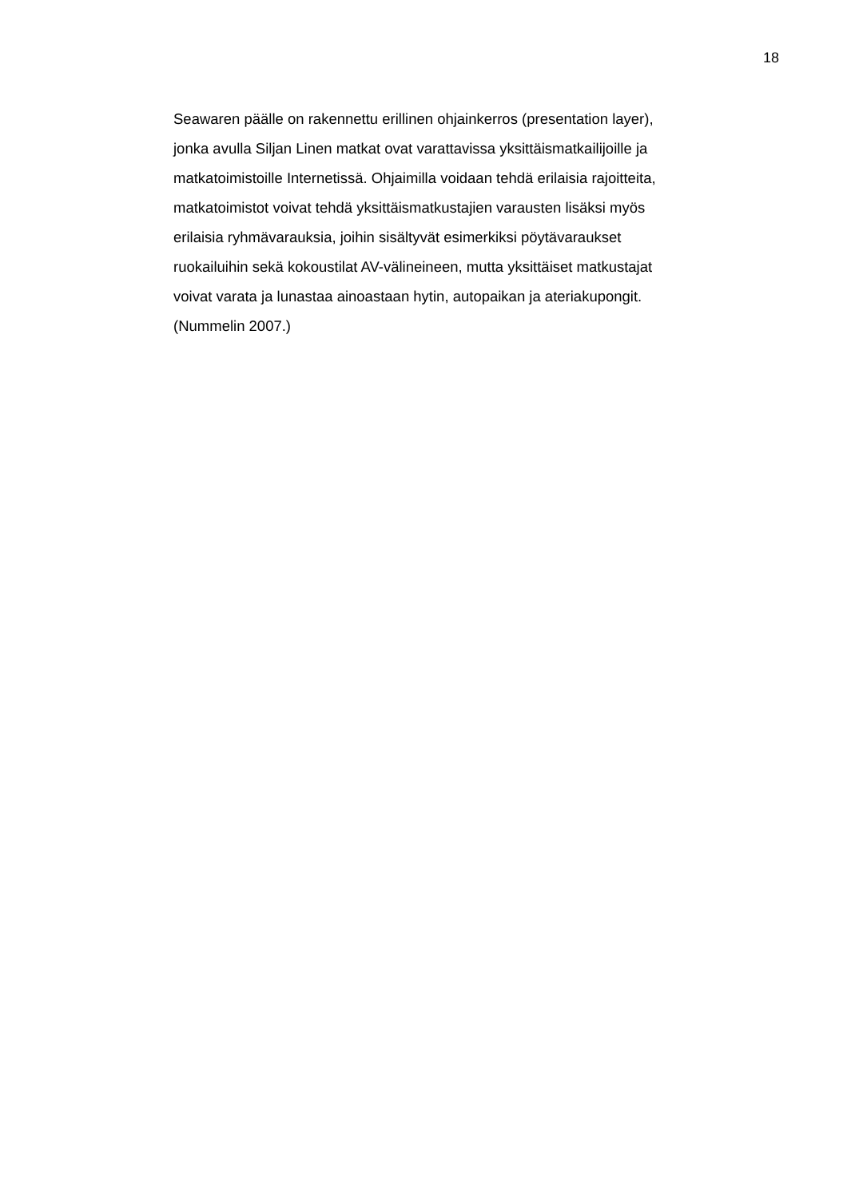18
Seawaren päälle on rakennettu erillinen ohjainkerros (presentation layer),
jonka avulla Siljan Linen matkat ovat varattavissa yksittäismatkailijoille ja
matkatoimistoille Internetissä. Ohjaimilla voidaan tehdä erilaisia rajoitteita,
matkatoimistot voivat tehdä yksittäismatkustajien varausten lisäksi myös
erilaisia ryhmävarauksia, joihin sisältyvät esimerkiksi pöytävaraukset
ruokailuihin sekä kokoustilat AV-välineineen, mutta yksittäiset matkustajat
voivat varata ja lunastaa ainoastaan hytin, autopaikan ja ateriakupongit.
(Nummelin 2007.)